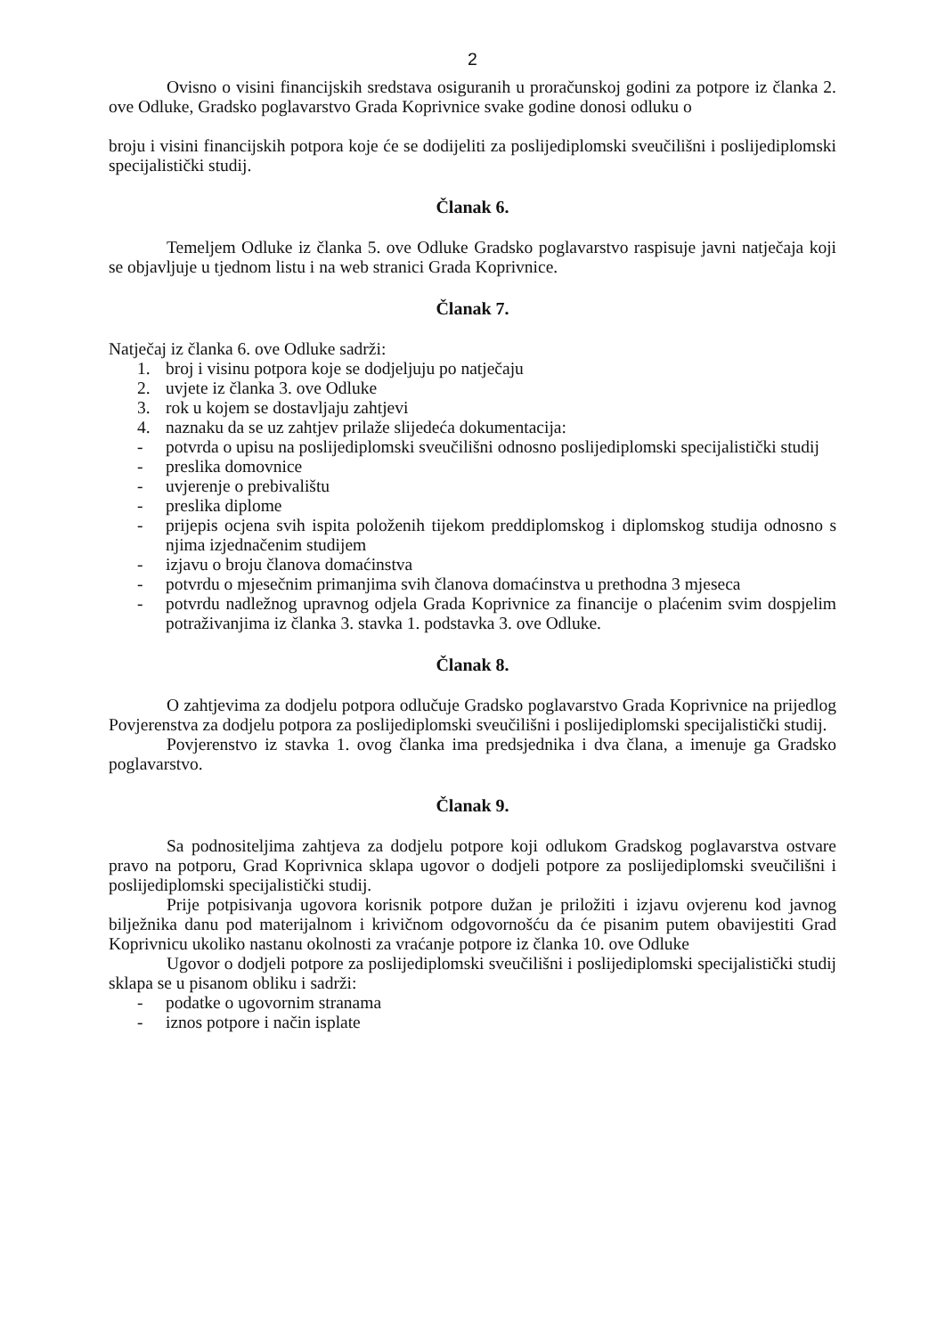2
Ovisno o visini financijskih sredstava osiguranih u proračunskoj godini za potpore iz članka 2. ove Odluke, Gradsko poglavarstvo Grada Koprivnice svake godine donosi odluku o
broju i visini financijskih potpora koje će se dodijeliti za poslijediplomski sveučilišni i poslijediplomski specijalistički studij.
Članak 6.
Temeljem Odluke iz članka 5. ove Odluke Gradsko poglavarstvo raspisuje javni natječaja koji se objavljuje u tjednom listu i na web stranici Grada Koprivnice.
Članak 7.
Natječaj iz članka 6. ove Odluke sadrži:
1. broj i visinu potpora koje se dodjeljuju po natječaju
2. uvjete iz članka 3. ove Odluke
3. rok u kojem se dostavljaju zahtjevi
4. naznaku da se uz zahtjev prilaže slijedeća dokumentacija:
- potvrda o upisu na poslijediplomski sveučilišni odnosno poslijediplomski specijalistički studij
- preslika domovnice
- uvjerenje o prebivalištu
- preslika diplome
- prijepis ocjena svih ispita položenih tijekom preddiplomskog i diplomskog studija odnosno s njima izjednačenim studijem
- izjavu o broju članova domaćinstva
- potvrdu o mjesečnim primanjima svih članova domaćinstva u prethodna 3 mjeseca
- potvrdu nadležnog upravnog odjela Grada Koprivnice za financije o plaćenim svim dospjelim potraživanjima iz članka 3. stavka 1. podstavka 3. ove Odluke.
Članak 8.
O zahtjevima za dodjelu potpora odlučuje Gradsko poglavarstvo Grada Koprivnice na prijedlog Povjerenstva za dodjelu potpora za poslijediplomski sveučilišni i poslijediplomski specijalistički studij.
Povjerenstvo iz stavka 1. ovog članka ima predsjednika i dva člana, a imenuje ga Gradsko poglavarstvo.
Članak 9.
Sa podnositeljima zahtjeva za dodjelu potpore koji odlukom Gradskog poglavarstva ostvare pravo na potporu, Grad Koprivnica sklapa ugovor o dodjeli potpore za poslijediplomski sveučilišni i poslijediplomski specijalistički studij.
Prije potpisivanja ugovora korisnik potpore dužan je priložiti i izjavu ovjerenu kod javnog bilježnika danu pod materijalnom i krivičnom odgovornošću da će pisanim putem obavijestiti Grad Koprivnicu ukoliko nastanu okolnosti za vraćanje potpore iz članka 10. ove Odluke
Ugovor o dodjeli potpore za poslijediplomski sveučilišni i poslijediplomski specijalistički studij sklapa se u pisanom obliku i sadrži:
- podatke o ugovornim stranama
- iznos potpore i način isplate